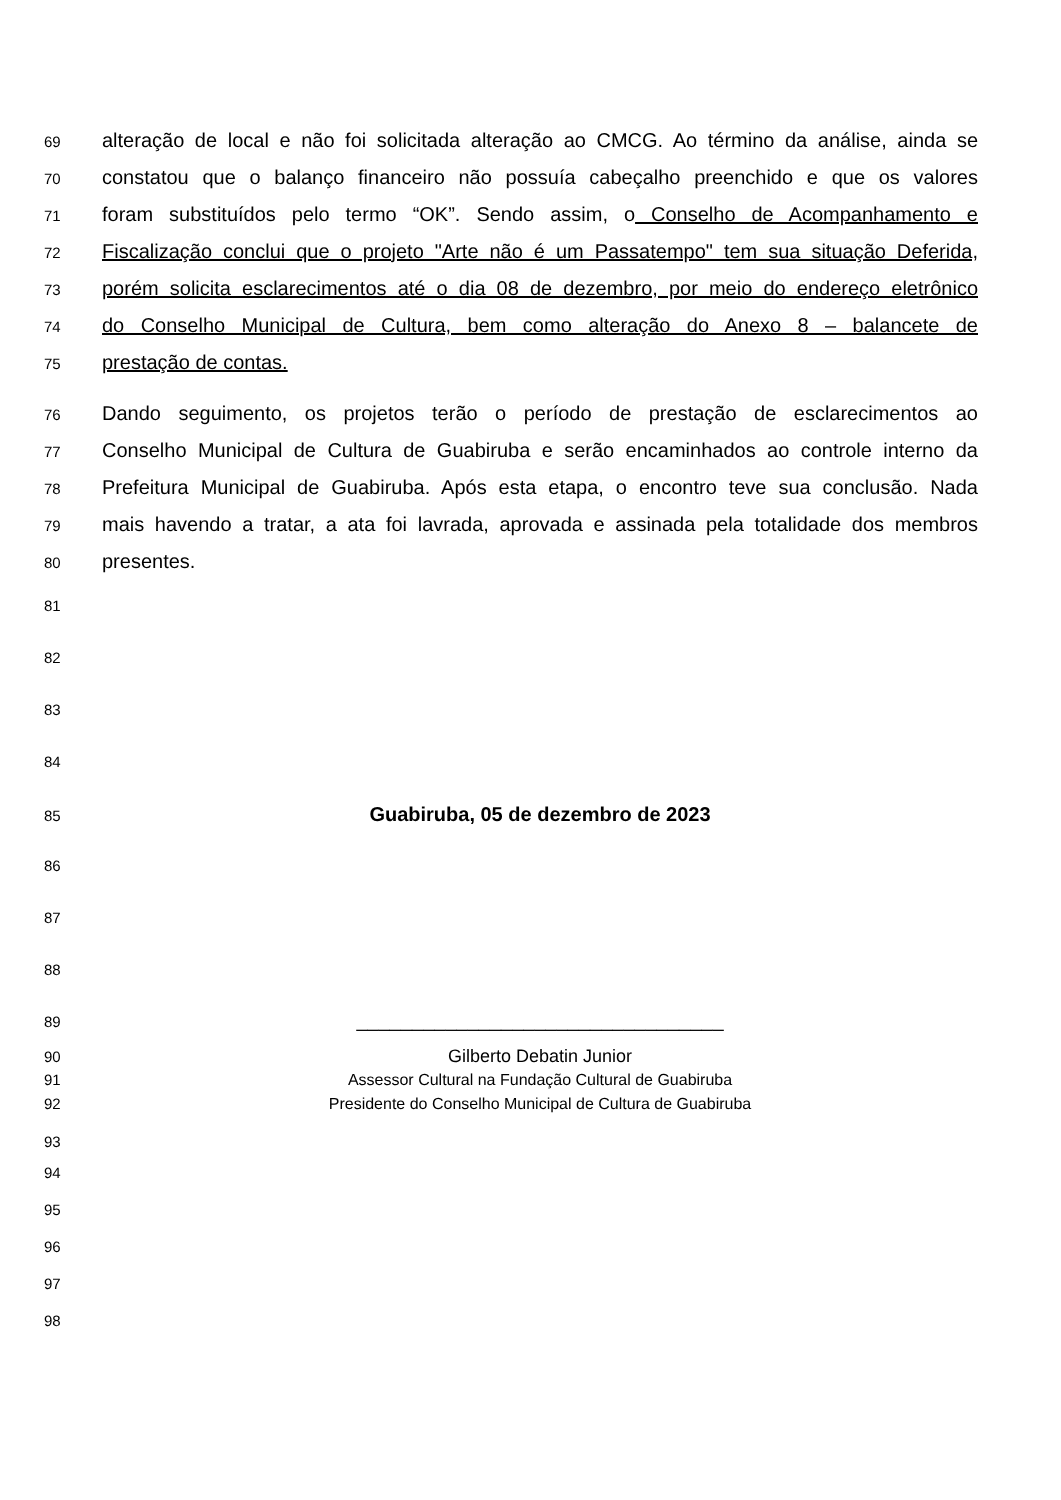69 alteração de local e não foi solicitada alteração ao CMCG. Ao término da análise, ainda se
70 constatou que o balanço financeiro não possuía cabeçalho preenchido e que os valores
71 foram substituídos pelo termo “OK”. Sendo assim, o Conselho de Acompanhamento e
72 Fiscalização conclui que o projeto "Arte não é um Passatempo" tem sua situação Deferida,
73 porém solicita esclarecimentos até o dia 08 de dezembro, por meio do endereço eletrônico
74 do Conselho Municipal de Cultura, bem como alteração do Anexo 8 – balancete de
75 prestação de contas.
76 Dando seguimento, os projetos terão o período de prestação de esclarecimentos ao
77 Conselho Municipal de Cultura de Guabiruba e serão encaminhados ao controle interno da
78 Prefeitura Municipal de Guabiruba. Após esta etapa, o encontro teve sua conclusão. Nada
79 mais havendo a tratar, a ata foi lavrada, aprovada e assinada pela totalidade dos membros
80 presentes.
81
82
83
84
85 Guabiruba, 05 de dezembro de 2023
86
87
88
89 _________________________________
90 Gilberto Debatin Junior
91 Assessor Cultural na Fundação Cultural de Guabiruba
92 Presidente do Conselho Municipal de Cultura de Guabiruba
93
94
95
96
97
98